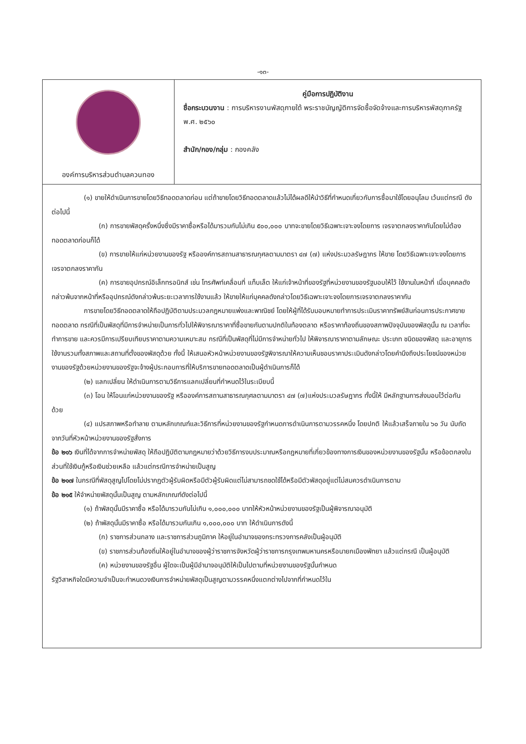-๑๓-
| องค์การบริหารส่วนตำบลควนทอง | คู่มือการปฏิบัติงาน ชื่อกระบวนงาน : การบริหารงานพัสดุภายใต้ พระราชบัญญัติการจัดซื้อจัดจ้างและการบริหารพัสดุภาครัฐ พ.ศ. ๒๕๖๐ สำนัก/กอง/กลุ่ม : กองคลัง |
(๑) ขายให้ดำเนินการขายโดยวิธีทอดตลาดก่อน แต่ถ้าขายโดยวิธีทอดตลาดแล้วไม่ได้ผลดีให้นำวิธีที่กำหนดเกี่ยวกับการซื้อมาใช้โดยอนุโลม เว้นแต่กรณี ดังต่อไปนี้
(ก) การขายพัสดุครั้งหนึ่งซึ่งมีราคาซื้อหรือได้มารวมกันไม่เกิน ๕๐๐,๐๐๐ บาทจะขายโดยวิธีเฉพาะเจาะจงโดยการ เจรจาตกลงราคากันโดยไม่ต้องทอดตลาดก่อนก็ได้
(ข) การขายให้แก่หน่วยงานของรัฐ หรือองค์การสถานสาธารณกุศลตามมาตรา ๔๗ (๗) แห่งประมวลรัษฎากร ให้ขาย โดยวิธีเฉพาะเจาะจงโดยการเจรจาตกลงราคากัน
(ค) การขายอุปกรณ์อิเล็กทรอนิกส์ เช่น โทรศัพท์เคลื่อนที่ แท็บเล็ต ให้แก่เจ้าหน้าที่ของรัฐที่หน่วยงานของรัฐมอบให้ไว้ ใช้งานในหน้าที่ เมื่อบุคคลดังกล่าวพ้นจากหน้าที่หรืออุปกรณ์ดังกล่าวพ้นระยะเวลาการใช้งานแล้ว ให้ขายให้แก่บุคคลดังกล่าวโดยวิธีเฉพาะเจาะจงโดยการเจรจาตกลงราคากัน
การขายโดยวิธีทอดตลาดให้ถือปฏิบัติตามประมวลกฎหมายแพ่งและพาณิชย์ โดยให้ผู้ที่ได้รับมอบหมายทำการประเมินราคาทรัพย์สินก่อนการประกาศขายทอดตลาด กรณีที่เป็นพัสดุที่มีการจำหน่ายเป็นการทั่วไปให้พิจารณาราคาที่ซื้อขายกันตามปกติในท้องตลาด หรือราคาท้องถิ่นของสภาพปัจจุบันของพัสดุนั้น ณ เวลาที่จะทำการขาย และควรมีการเปรียบเทียบราคาตามความเหมาะสม กรณีที่เป็นพัสดุที่ไม่มีการจำหน่ายทั่วไป ให้พิจารณาราคาตามลักษณะ ประเภท ชนิดของพัสดุ และอายุการใช้งานรวมทั้งสภาพและสถานที่ตั้งของพัสดุด้วย ทั้งนี้ ให้เสนอหัวหน้าหน่วยงานของรัฐพิจารณาให้ความเห็นชอบราคาประเมินดังกล่าวโดยคำนึงถึงประโยชน์ของหน่วยงานของรัฐด้วยหน่วยงานของรัฐจะจ้างผู้ประกอบการที่ให้บริการขายทอดตลาดเป็นผู้ดำเนินการก็ได้
(๒) แลกเปลี่ยน ให้ดำเนินการตามวิธีการแลกเปลี่ยนที่กำหนดไว้ในระเบียบนี้
(๓) โอน ให้โอนแก่หน่วยงานของรัฐ หรือองค์การสถานสาธารณกุศลตามมาตรา ๔๗ (๗)แห่งประมวลรัษฎากร ทั้งนี้ให้ มีหลักฐานการส่งมอบไว้ต่อกันด้วย
(๔) แปรสภาพหรือทำลาย ตามหลักเกณฑ์และวิธีการที่หน่วยงานของรัฐกำหนดการดำเนินการตามวรรคหนึ่ง โดยปกติ ให้แล้วเสร็จภายใน ๖๐ วัน นับถัดจากวันที่หัวหน้าหน่วยงานของรัฐสั่งการ
ข้อ ๒๑๖ เงินที่ได้จากการจำหน่ายพัสดุ ให้ถือปฏิบัติตามกฎหมายว่าด้วยวิธีการงบประมาณหรือกฎหมายที่เกี่ยวข้องทางการเงินของหน่วยงานของรัฐนั้น หรือข้อตกลงในส่วนที่ใช้เงินกู้หรือเงินช่วยเหลือ แล้วแต่กรณีการจำหน่ายเป็นสูญ
ข้อ ๒๑๗ ในกรณีที่พัสดุสูญไปโดยไม่ปรากฏตัวผู้รับผิดหรือมีตัวผู้รับผิดแต่ไม่สามารถชดใช้ได้หรือมีตัวพัสดุอยู่แต่ไม่สมควรดำเนินการตาม
ข้อ ๒๑๕ ให้จำหน่ายพัสดุนั้นเป็นสูญ ตามหลักเกณฑ์ดังต่อไปนี้
(๑) ถ้าพัสดุนั้นมีราคาซื้อ หรือได้มารวมกันไม่เกิน ๑,๐๐๐,๐๐๐ บาทให้หัวหน้าหน่วยงานของรัฐเป็นผู้พิจารณาอนุมัติ
(๒) ถ้าพัสดุนั้นมีราคาซื้อ หรือได้มารวมกันเกิน ๑,๐๐๐,๐๐๐ บาท ให้ดำเนินการดังนี้
(ก) ราชการส่วนกลาง และราชการส่วนภูมิภาค ให้อยู่ในอำนาจของกระทรวงการคลังเป็นผู้อนุมัติ
(ข) ราชการส่วนท้องถิ่นให้อยู่ในอำนาจของผู้ว่าราชการจังหวัดผู้ว่าราชการกรุงเทพมหานครหรือนายกเมืองพัทยา แล้วแต่กรณี เป็นผู้อนุมัติ
(ค) หน่วยงานของรัฐอื่น ผู้ใดจะเป็นผู้มีอำนาจอนุมัติให้เป็นไปตามที่หน่วยงานของรัฐนั้นกำหนด
รัฐวิสาหกิจใดมีความจำเป็นจะกำหนดวงเงินการจำหน่ายพัสดุเป็นสูญตามวรรคหนึ่งแตกต่างไปจากที่กำหนดไว้ใน